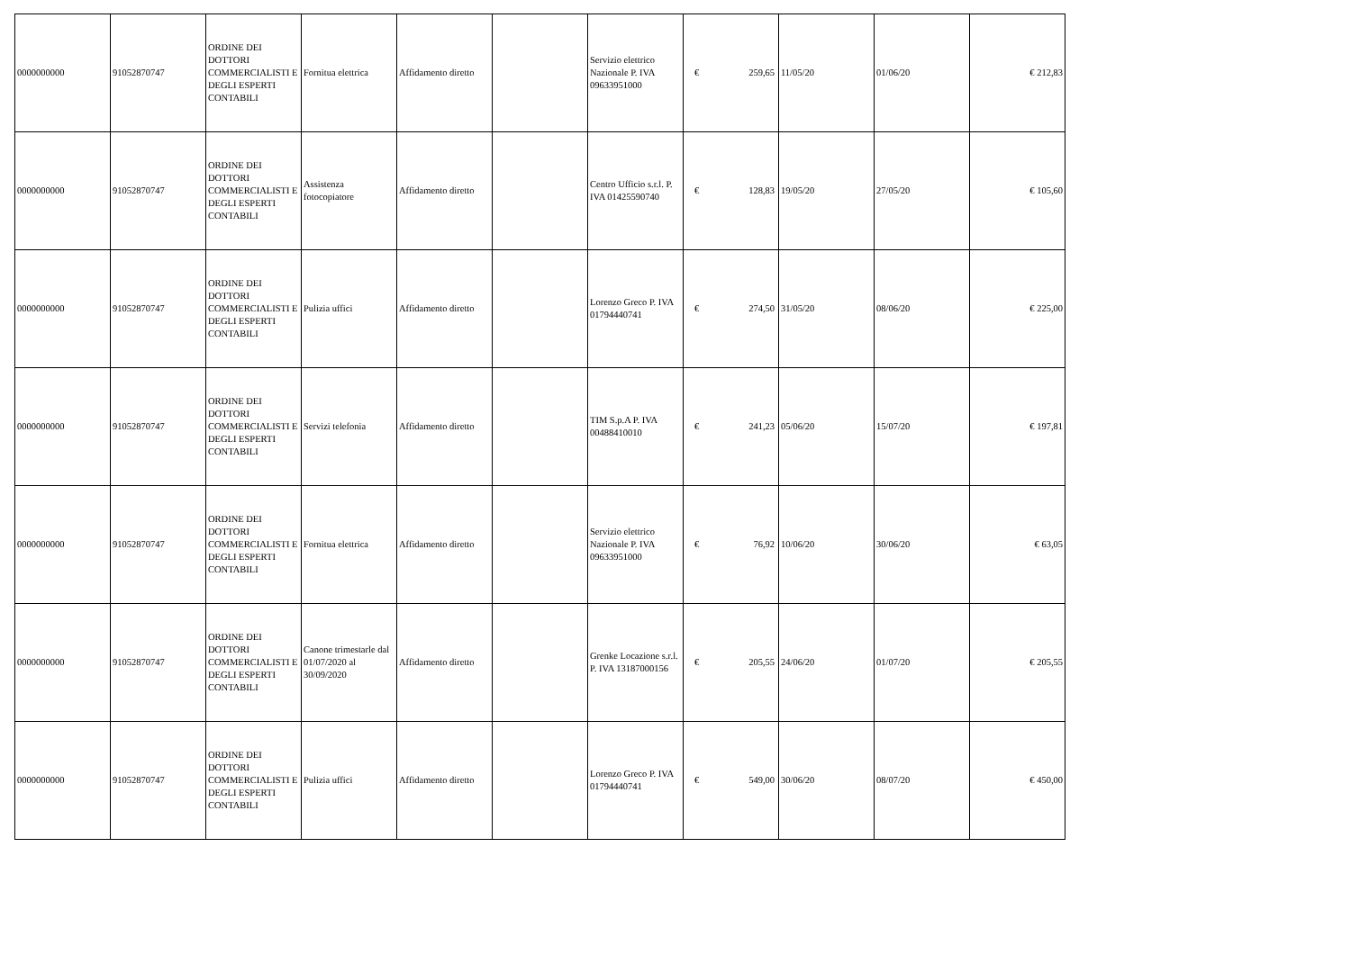| 0000000000 | 91052870747 | ORDINE DEI DOTTORI COMMERCIALISTI E DEGLI ESPERTI CONTABILI | Fornitua elettrica | Affidamento diretto | | Servizio elettrico Nazionale P. IVA 09633951000 | € 259,65 | 11/05/20 | 01/06/20 | € 212,83 |
| 0000000000 | 91052870747 | ORDINE DEI DOTTORI COMMERCIALISTI E DEGLI ESPERTI CONTABILI | Assistenza fotocopiatore | Affidamento diretto | | Centro Ufficio s.r.l. P. IVA 01425590740 | € 128,83 | 19/05/20 | 27/05/20 | € 105,60 |
| 0000000000 | 91052870747 | ORDINE DEI DOTTORI COMMERCIALISTI E DEGLI ESPERTI CONTABILI | Pulizia uffici | Affidamento diretto | | Lorenzo Greco P. IVA 01794440741 | € 274,50 | 31/05/20 | 08/06/20 | € 225,00 |
| 0000000000 | 91052870747 | ORDINE DEI DOTTORI COMMERCIALISTI E DEGLI ESPERTI CONTABILI | Servizi telefonia | Affidamento diretto | | TIM S.p.A P. IVA 00488410010 | € 241,23 | 05/06/20 | 15/07/20 | € 197,81 |
| 0000000000 | 91052870747 | ORDINE DEI DOTTORI COMMERCIALISTI E DEGLI ESPERTI CONTABILI | Fornitua elettrica | Affidamento diretto | | Servizio elettrico Nazionale P. IVA 09633951000 | € 76,92 | 10/06/20 | 30/06/20 | € 63,05 |
| 0000000000 | 91052870747 | ORDINE DEI DOTTORI COMMERCIALISTI E DEGLI ESPERTI CONTABILI | Canone trimestarle dal 01/07/2020 al 30/09/2020 | Affidamento diretto | | Grenke Locazione s.r.l. P. IVA 13187000156 | € 205,55 | 24/06/20 | 01/07/20 | € 205,55 |
| 0000000000 | 91052870747 | ORDINE DEI DOTTORI COMMERCIALISTI E DEGLI ESPERTI CONTABILI | Pulizia uffici | Affidamento diretto | | Lorenzo Greco P. IVA 01794440741 | € 549,00 | 30/06/20 | 08/07/20 | € 450,00 |